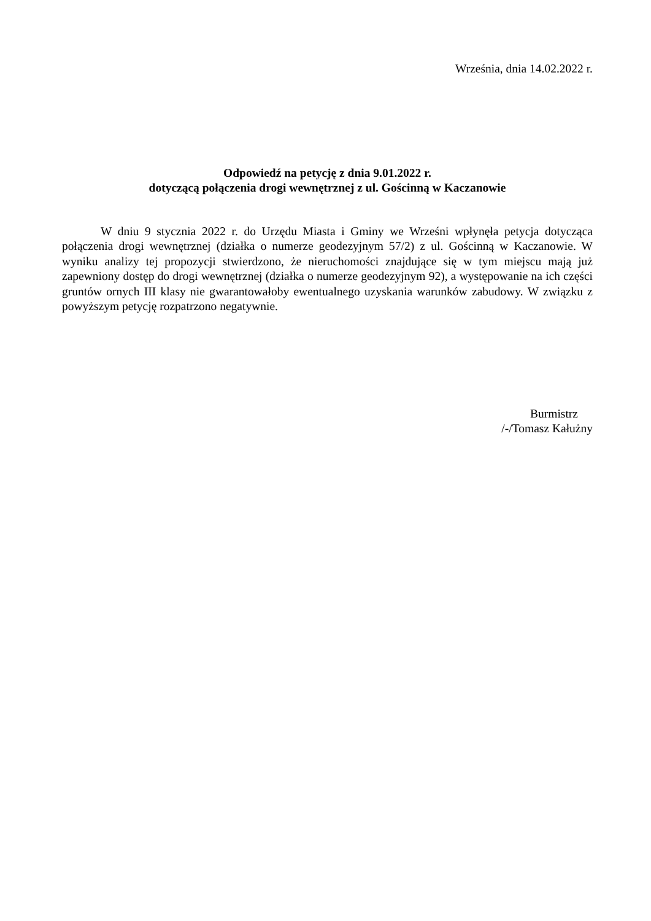Września, dnia 14.02.2022 r.
Odpowiedź na petycję z dnia 9.01.2022 r.
dotyczącą połączenia drogi wewnętrznej z ul. Gościnną w Kaczanowie
W dniu 9 stycznia 2022 r. do Urzędu Miasta i Gminy we Wrześni wpłynęła petycja dotycząca połączenia drogi wewnętrznej (działka o numerze geodezyjnym 57/2) z ul. Gościnną w Kaczanowie. W wyniku analizy tej propozycji stwierdzono, że nieruchomości znajdujące się w tym miejscu mają już zapewniony dostęp do drogi wewnętrznej (działka o numerze geodezyjnym 92), a występowanie na ich części gruntów ornych III klasy nie gwarantowałoby ewentualnego uzyskania warunków zabudowy. W związku z powyższym petycję rozpatrzono negatywnie.
Burmistrz
/-/Tomasz Kałużny